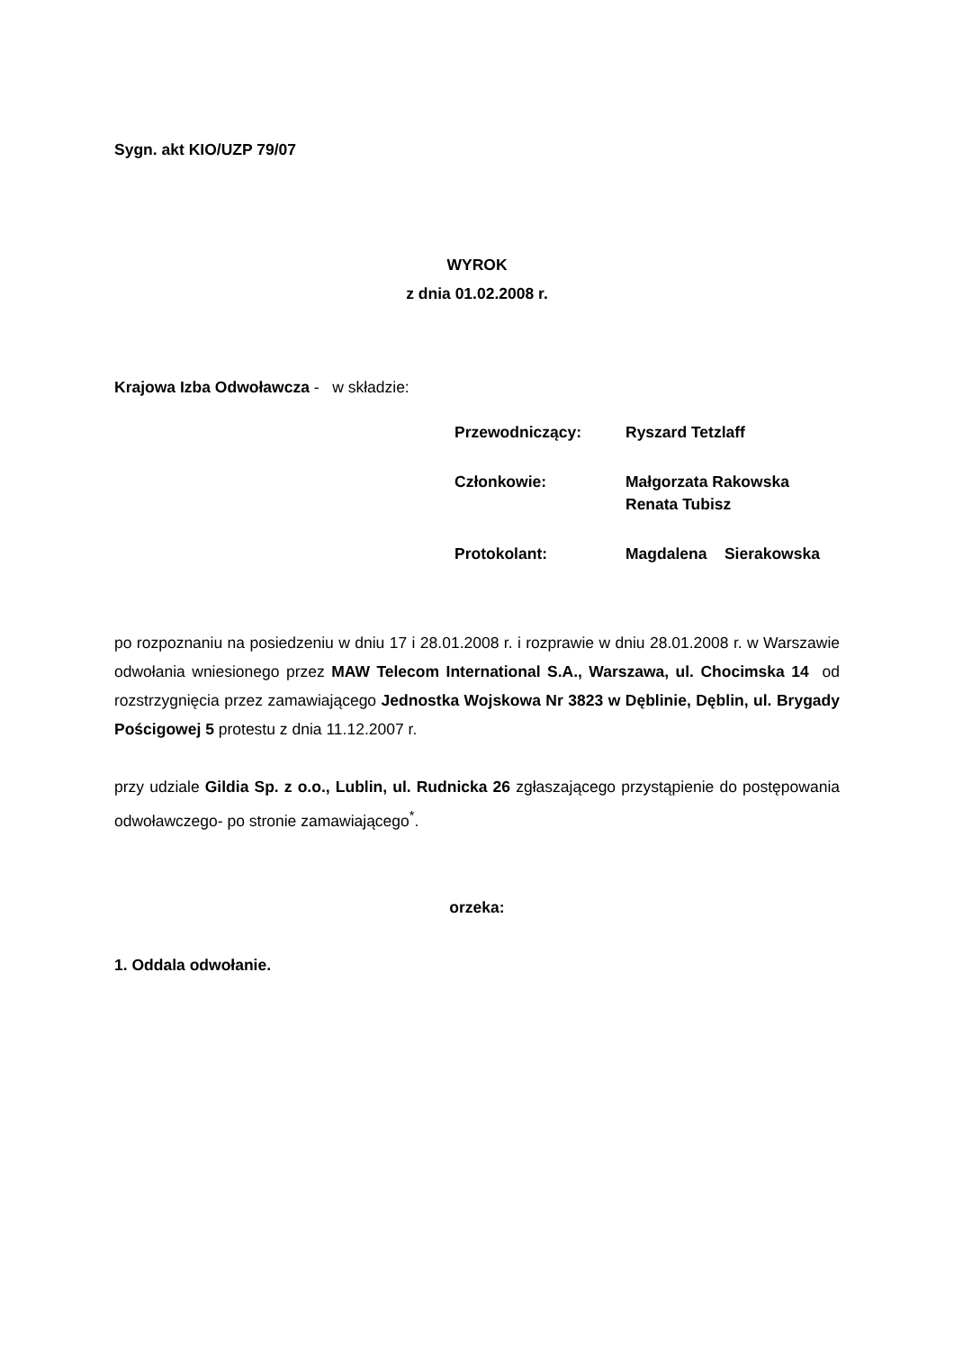Sygn. akt KIO/UZP 79/07
WYROK
z dnia 01.02.2008 r.
Krajowa Izba Odwoławcza - w składzie:
| Przewodniczący: | Ryszard Tetzlaff |
| Członkowie: | Małgorzata Rakowska Renata Tubisz |
| Protokolant: | Magdalena Sierakowska |
po rozpoznaniu na posiedzeniu w dniu 17 i 28.01.2008 r. i rozprawie w dniu 28.01.2008 r. w Warszawie odwołania wniesionego przez MAW Telecom International S.A., Warszawa, ul. Chocimska 14 od rozstrzygnięcia przez zamawiającego Jednostka Wojskowa Nr 3823 w Dęblinie, Dęblin, ul. Brygady Pościgowej 5 protestu z dnia 11.12.2007 r.
przy udziale Gildia Sp. z o.o., Lublin, ul. Rudnicka 26 zgłaszającego przystąpienie do postępowania odwoławczego- po stronie zamawiającego<sup>*</sup>.
orzeka:
1. Oddala odwołanie.